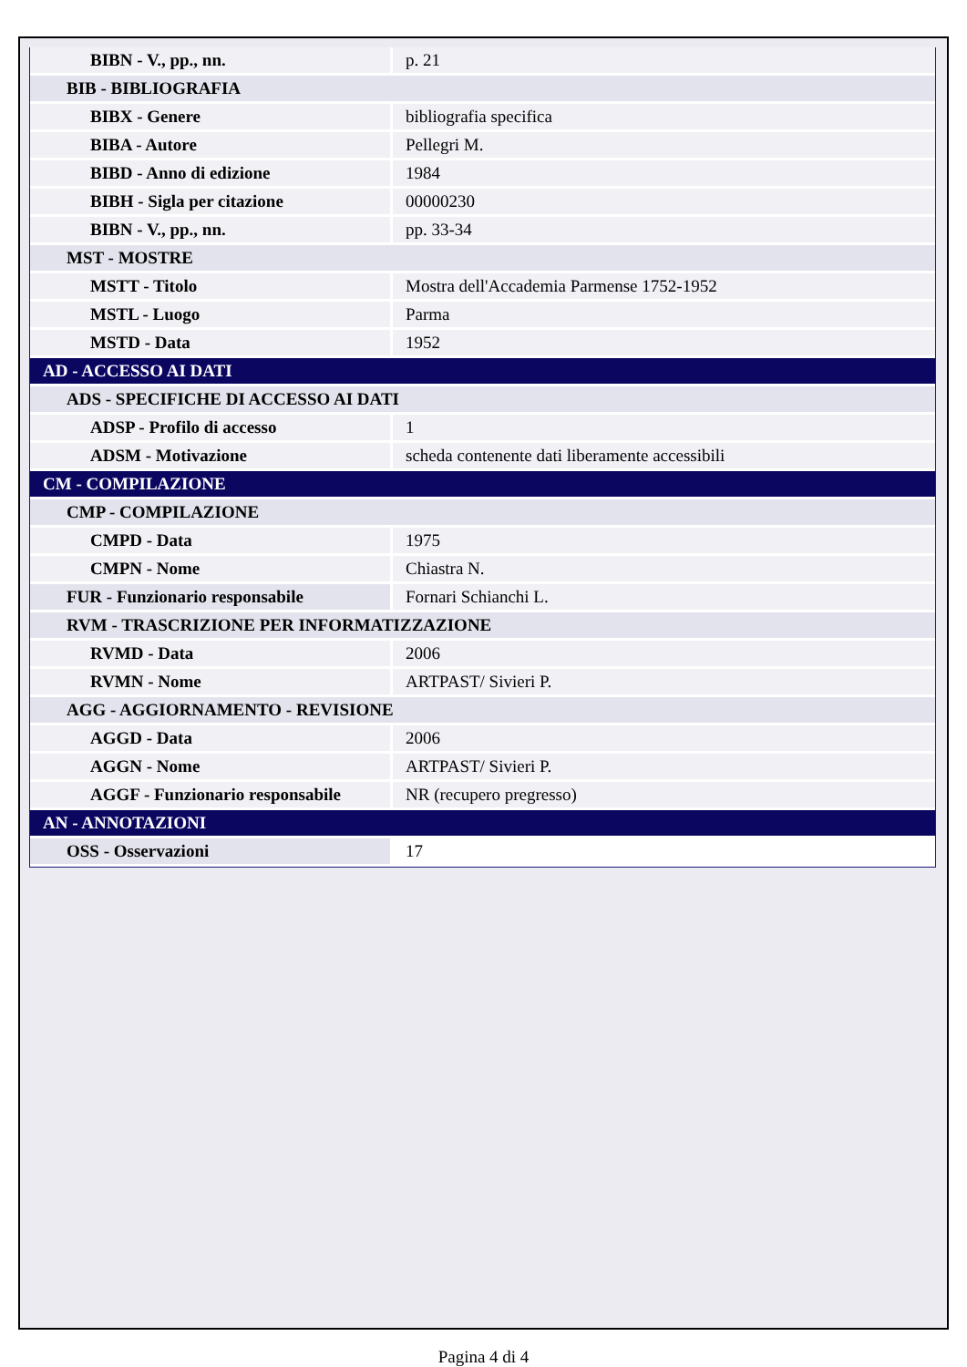| BIBN - V., pp., nn. | p. 21 |
| BIB - BIBLIOGRAFIA | |
| BIBX - Genere | bibliografia specifica |
| BIBA - Autore | Pellegri M. |
| BIBD - Anno di edizione | 1984 |
| BIBH - Sigla per citazione | 00000230 |
| BIBN - V., pp., nn. | pp. 33-34 |
| MST - MOSTRE | |
| MSTT - Titolo | Mostra dell'Accademia Parmense 1752-1952 |
| MSTL - Luogo | Parma |
| MSTD - Data | 1952 |
| AD - ACCESSO AI DATI | |
| ADS - SPECIFICHE DI ACCESSO AI DATI | |
| ADSP - Profilo di accesso | 1 |
| ADSM - Motivazione | scheda contenente dati liberamente accessibili |
| CM - COMPILAZIONE | |
| CMP - COMPILAZIONE | |
| CMPD - Data | 1975 |
| CMPN - Nome | Chiastra N. |
| FUR - Funzionario responsabile | Fornari Schianchi L. |
| RVM - TRASCRIZIONE PER INFORMATIZZAZIONE | |
| RVMD - Data | 2006 |
| RVMN - Nome | ARTPAST/ Sivieri P. |
| AGG - AGGIORNAMENTO - REVISIONE | |
| AGGD - Data | 2006 |
| AGGN - Nome | ARTPAST/ Sivieri P. |
| AGGF - Funzionario responsabile | NR (recupero pregresso) |
| AN - ANNOTAZIONI | |
| OSS - Osservazioni | 17 |
Pagina 4 di 4